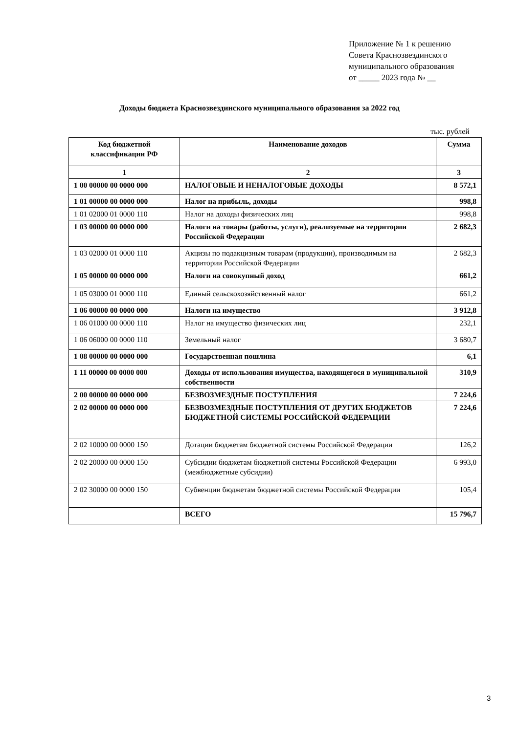Приложение № 1 к решению
Совета Краснозвездинского
муниципального образования
от _____ 2023 года № __
Доходы бюджета Краснозвездинского муниципального образования за 2022 год
тыс. рублей
| Код бюджетной классификации РФ | Наименование доходов | Сумма |
| --- | --- | --- |
| 1 | 2 | 3 |
| 1 00 00000 00 0000 000 | НАЛОГОВЫЕ И НЕНАЛОГОВЫЕ ДОХОДЫ | 8 572,1 |
| 1 01 00000 00 0000 000 | Налог на прибыль, доходы | 998,8 |
| 1 01 02000 01 0000 110 | Налог на доходы физических лиц | 998,8 |
| 1 03 00000 00 0000 000 | Налоги на товары (работы, услуги), реализуемые на территории Российской Федерации | 2 682,3 |
| 1 03 02000 01 0000 110 | Акцизы по подакцизным товарам (продукции), производимым на территории Российской Федерации | 2 682,3 |
| 1 05 00000 00 0000 000 | Налоги на совокупный доход | 661,2 |
| 1 05 03000 01 0000 110 | Единый сельскохозяйственный налог | 661,2 |
| 1 06 00000 00 0000 000 | Налоги на имущество | 3 912,8 |
| 1 06 01000 00 0000 110 | Налог на имущество физических лиц | 232,1 |
| 1 06 06000 00 0000 110 | Земельный налог | 3 680,7 |
| 1 08 00000 00 0000 000 | Государственная пошлина | 6,1 |
| 1 11 00000 00 0000 000 | Доходы от использования имущества, находящегося в муниципальной собственности | 310,9 |
| 2 00 00000 00 0000 000 | БЕЗВОЗМЕЗДНЫЕ ПОСТУПЛЕНИЯ | 7 224,6 |
| 2 02 00000 00 0000 000 | БЕЗВОЗМЕЗДНЫЕ ПОСТУПЛЕНИЯ ОТ ДРУГИХ БЮДЖЕТОВ БЮДЖЕТНОЙ СИСТЕМЫ РОССИЙСКОЙ ФЕДЕРАЦИИ | 7 224,6 |
| 2 02 10000 00 0000 150 | Дотации бюджетам бюджетной системы Российской Федерации | 126,2 |
| 2 02 20000 00 0000 150 | Субсидии бюджетам бюджетной системы Российской Федерации (межбюджетные субсидии) | 6 993,0 |
| 2 02 30000 00 0000 150 | Субвенции бюджетам бюджетной системы Российской Федерации | 105,4 |
| | ВСЕГО | 15 796,7 |
3